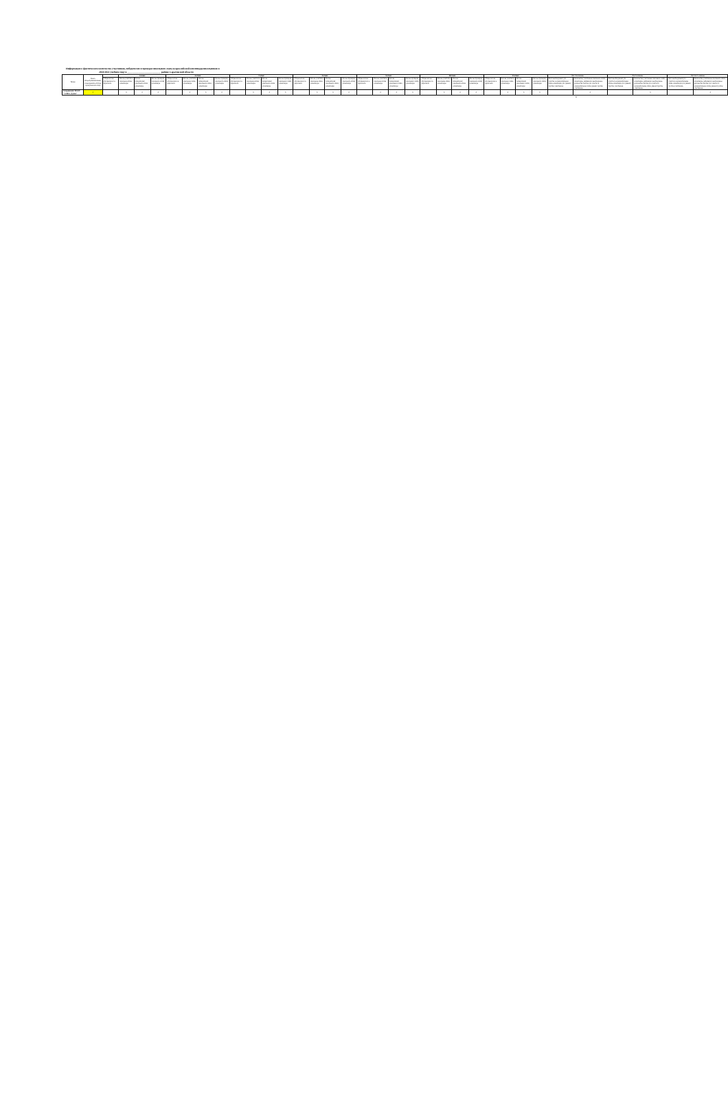Информация о фактическом количестве участников, победителях и призерах школьного этапа всероссийской олимпиады школьников в
2020/2021 учебном году в ___________________________ районе Саратовской области
| Район | Всего общеобразовательных учреждений в статусе юридического лица | | 5 класс | | | 6 класс | | | | 7 класс | | | | 8 класс | | | | 9 класс | | | | 10 класс | | | | 11 класс | | | | Для 7-8 классов | | Для 9 классов | | Для 10-11 классов | |
| --- | --- | --- | --- | --- | --- | --- | --- | --- | --- | --- | --- | --- | --- | --- | --- | --- | --- | --- | --- | --- | --- | --- | --- | --- | --- | --- | --- | --- | --- | --- | --- | --- | --- | --- | --- |
| | | Общее кол-во обучающихся в параллели | Кол-во участий в школьном этапе олимпиады | Кол-во победителей школьного этапа олимпиады | Кол-во призеров школьного этапа олимпиады | Общее кол-во обучающихся в параллели | Кол-во участий в школьном этапе олимпиады | Кол-во победителей школьного этапа олимпиады | Кол-во призеров школьного этапа олимпиады | Общее кол-во обучающихся в параллели | Кол-во участий в школьном этапе олимпиады | Кол-во победителей школьного этапа олимпиады | Кол-во призеров школьного этапа олимпиады | Общее кол-во обучающихся в параллели | Кол-во участий в школьном этапе олимпиады | Кол-во победителей школьного этапа олимпиады | Кол-во призеров школьного этапа олимпиады | Общее кол-во обучающихся в параллели | Кол-во участий в школьном этапе олимпиады | Кол-во победителей школьного этапа олимпиады | Кол-во призеров школьного этапа олимпиады | Общее кол-во обучающихся в параллели | Кол-во участий в школьном этапе олимпиады | Кол-во победителей школьного этапа олимпиады | Кол-во призеров школьного этапа олимпиады | Общее кол-во обучающихся в параллели | Кол-во участий в школьном этапе олимпиады | Кол-во победителей школьного этапа олимпиады | Кол-во призеров школьного этапа олимпиады | Балл необходимый для участия в муниципальном этапе олимпиады для данной группы участников | Количество участников школьного этапа олимпиады, набравших необходимое количество баллов для участия в муниципальном этапе данной группы участников | Балл необходимый для участия в муниципальном этапе олимпиады для данной группы участников | Количество участников школьного этапа олимпиады, набравших необходимое количество баллов для участия в муниципальном этапе данной группы участников | Балл необходимый для участия в муниципальном этапе олимпиады для данной группы участников | Количество участников школьного этапа олимпиады, набравших необходимое количество баллов для участия в муниципальном этапе данной группы участников |
| Гагаринский /МАОУ "СОШ п. Дубки" | 0 | | 0 | 0 | 0 | | 0 | 0 | 0 | | 0 | 0 | 0 | | 0 | 0 | 0 | | 0 | 0 | 0 | | 0 | 0 | 0 | | 0 | 0 | 0 | | 0 | | 0 | | 0 |
0